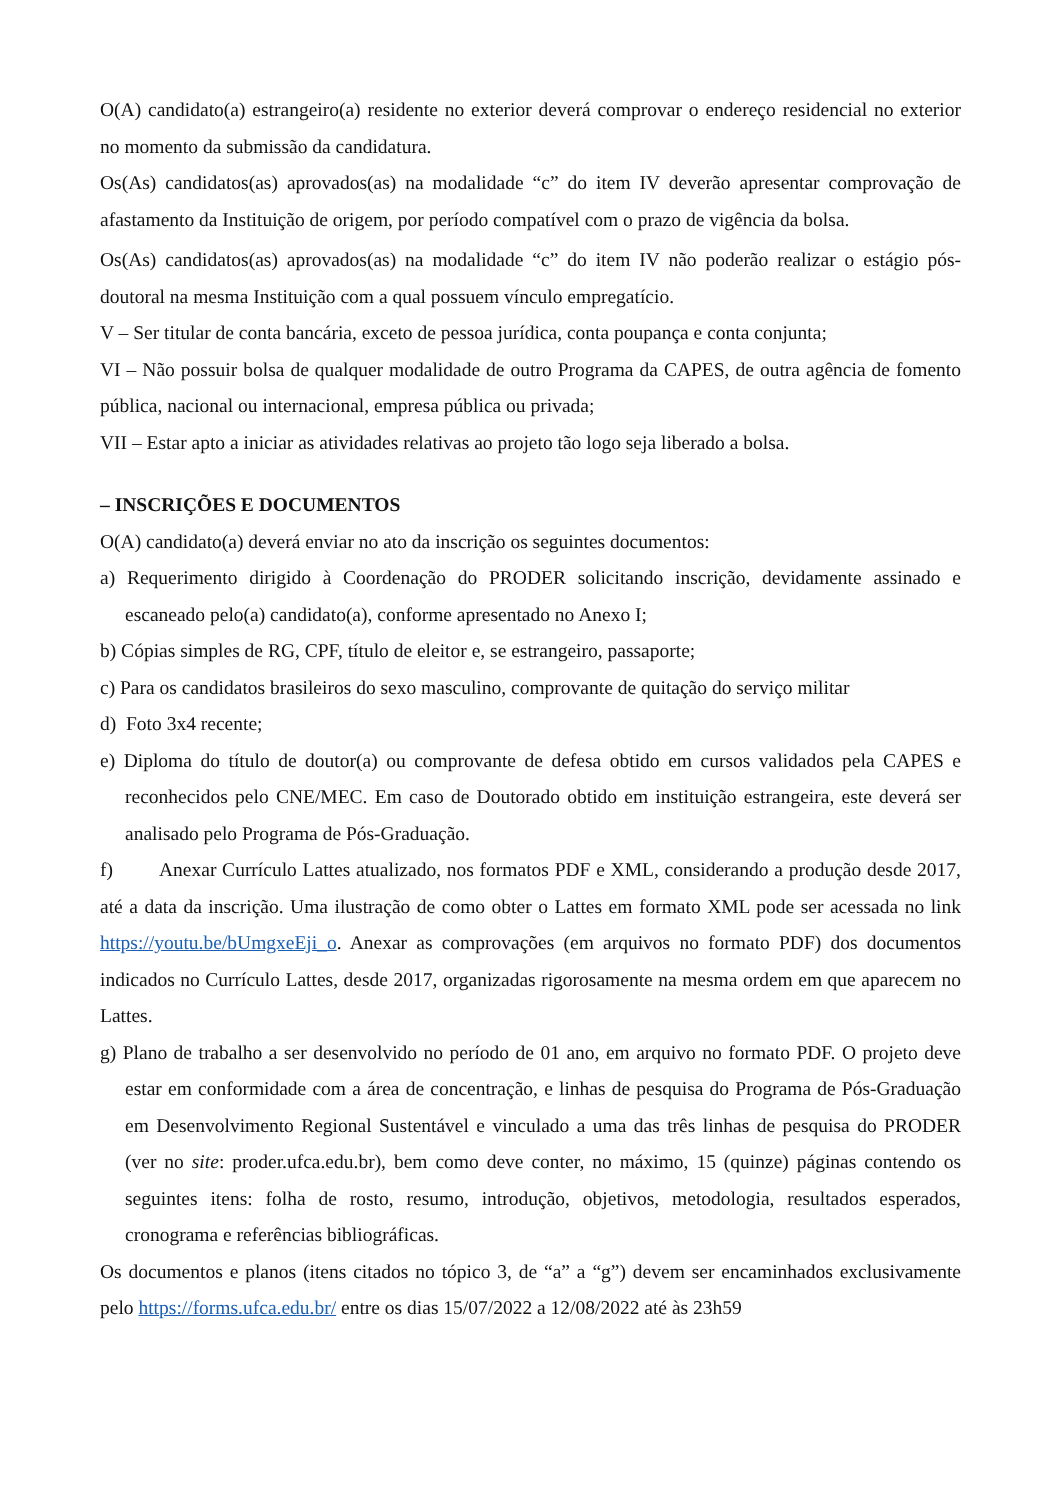O(A) candidato(a) estrangeiro(a) residente no exterior deverá comprovar o endereço residencial no exterior no momento da submissão da candidatura.
Os(As) candidatos(as) aprovados(as) na modalidade “c” do item IV deverão apresentar comprovação de afastamento da Instituição de origem, por período compatível com o prazo de vigência da bolsa.
Os(As) candidatos(as) aprovados(as) na modalidade “c” do item IV não poderão realizar o estágio pós-doutoral na mesma Instituição com a qual possuem vínculo empregatício.
V – Ser titular de conta bancária, exceto de pessoa jurídica, conta poupança e conta conjunta;
VI – Não possuir bolsa de qualquer modalidade de outro Programa da CAPES, de outra agência de fomento pública, nacional ou internacional, empresa pública ou privada;
VII – Estar apto a iniciar as atividades relativas ao projeto tão logo seja liberado a bolsa.
– INSCRIÇÕES E DOCUMENTOS
O(A) candidato(a) deverá enviar no ato da inscrição os seguintes documentos:
a) Requerimento dirigido à Coordenação do PRODER solicitando inscrição, devidamente assinado e escaneado pelo(a) candidato(a), conforme apresentado no Anexo I;
b) Cópias simples de RG, CPF, título de eleitor e, se estrangeiro, passaporte;
c) Para os candidatos brasileiros do sexo masculino, comprovante de quitação do serviço militar
d) Foto 3x4 recente;
e) Diploma do título de doutor(a) ou comprovante de defesa obtido em cursos validados pela CAPES e reconhecidos pelo CNE/MEC. Em caso de Doutorado obtido em instituição estrangeira, este deverá ser analisado pelo Programa de Pós-Graduação.
f) Anexar Currículo Lattes atualizado, nos formatos PDF e XML, considerando a produção desde 2017, até a data da inscrição. Uma ilustração de como obter o Lattes em formato XML pode ser acessada no link https://youtu.be/bUmgxeEji_o. Anexar as comprovações (em arquivos no formato PDF) dos documentos indicados no Currículo Lattes, desde 2017, organizadas rigorosamente na mesma ordem em que aparecem no Lattes.
g) Plano de trabalho a ser desenvolvido no período de 01 ano, em arquivo no formato PDF. O projeto deve estar em conformidade com a área de concentração, e linhas de pesquisa do Programa de Pós-Graduação em Desenvolvimento Regional Sustentável e vinculado a uma das três linhas de pesquisa do PRODER (ver no site: proder.ufca.edu.br), bem como deve conter, no máximo, 15 (quinze) páginas contendo os seguintes itens: folha de rosto, resumo, introdução, objetivos, metodologia, resultados esperados, cronograma e referências bibliográficas.
Os documentos e planos (itens citados no tópico 3, de “a” a “g”) devem ser encaminhados exclusivamente pelo https://forms.ufca.edu.br/ entre os dias 15/07/2022 a 12/08/2022 até às 23h59